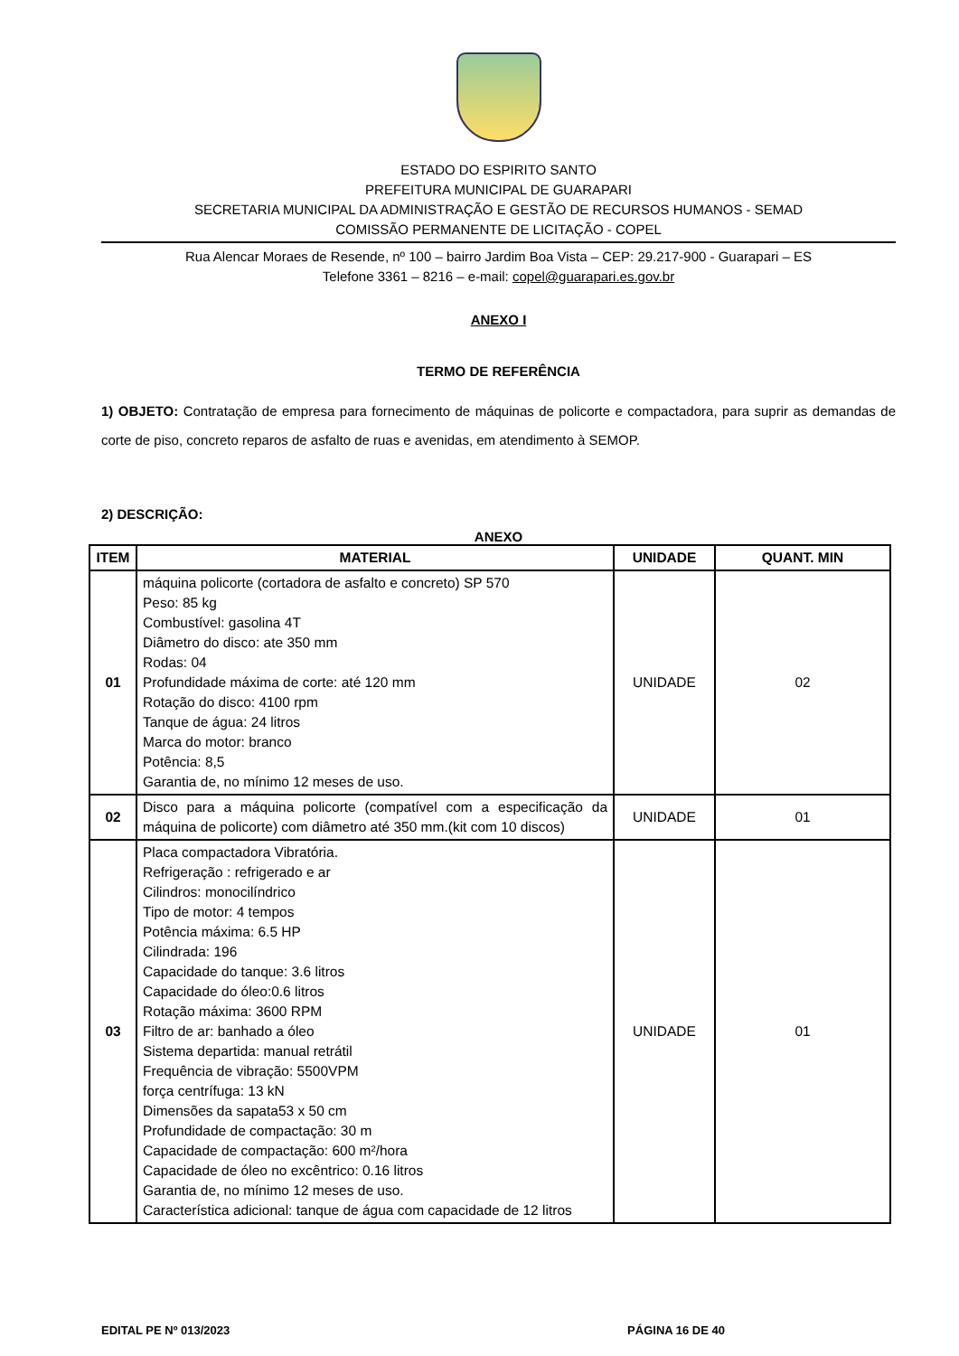ESTADO DO ESPIRITO SANTO
PREFEITURA MUNICIPAL DE GUARAPARI
SECRETARIA MUNICIPAL DA ADMINISTRAÇÃO E GESTÃO DE RECURSOS HUMANOS - SEMAD
COMISSÃO PERMANENTE DE LICITAÇÃO - COPEL
Rua Alencar Moraes de Resende, nº 100 – bairro Jardim Boa Vista – CEP: 29.217-900 - Guarapari – ES
Telefone 3361 – 8216 – e-mail: copel@guarapari.es.gov.br
ANEXO I
TERMO DE REFERÊNCIA
1) OBJETO: Contratação de empresa para fornecimento de máquinas de policorte e compactadora, para suprir as demandas de corte de piso, concreto reparos de asfalto de ruas e avenidas, em atendimento à SEMOP.
2) DESCRIÇÃO:
ANEXO
| ITEM | MATERIAL | UNIDADE | QUANT. MIN |
| --- | --- | --- | --- |
| 01 | máquina policorte (cortadora de asfalto e concreto) SP 570 Peso: 85 kg Combustível: gasolina 4T Diâmetro do disco: ate 350 mm Rodas: 04 Profundidade máxima de corte: até 120 mm Rotação do disco: 4100 rpm Tanque de água: 24 litros Marca do motor: branco Potência: 8,5 Garantia de, no mínimo 12 meses de uso. | UNIDADE | 02 |
| 02 | Disco para a máquina policorte (compatível com a especificação da máquina de policorte) com diâmetro até 350 mm.(kit com 10 discos) | UNIDADE | 01 |
| 03 | Placa compactadora Vibratória. Refrigeração : refrigerado e ar Cilindros: monocilíndrico Tipo de motor: 4 tempos Potência máxima: 6.5 HP Cilindrada: 196 Capacidade do tanque: 3.6 litros Capacidade do óleo:0.6 litros Rotação máxima: 3600 RPM Filtro de ar: banhado a óleo Sistema departida: manual retrátil Frequência de vibração: 5500VPM força centrífuga: 13 kN Dimensões da sapata53 x 50 cm Profundidade de compactação: 30 m Capacidade de compactação: 600 m²/hora Capacidade de óleo no excêntrico: 0.16 litros Garantia de, no mínimo 12 meses de uso. Característica adicional: tanque de água com capacidade de 12 litros | UNIDADE | 01 |
EDITAL PE Nº 013/2023 PÁGINA 16 DE 40